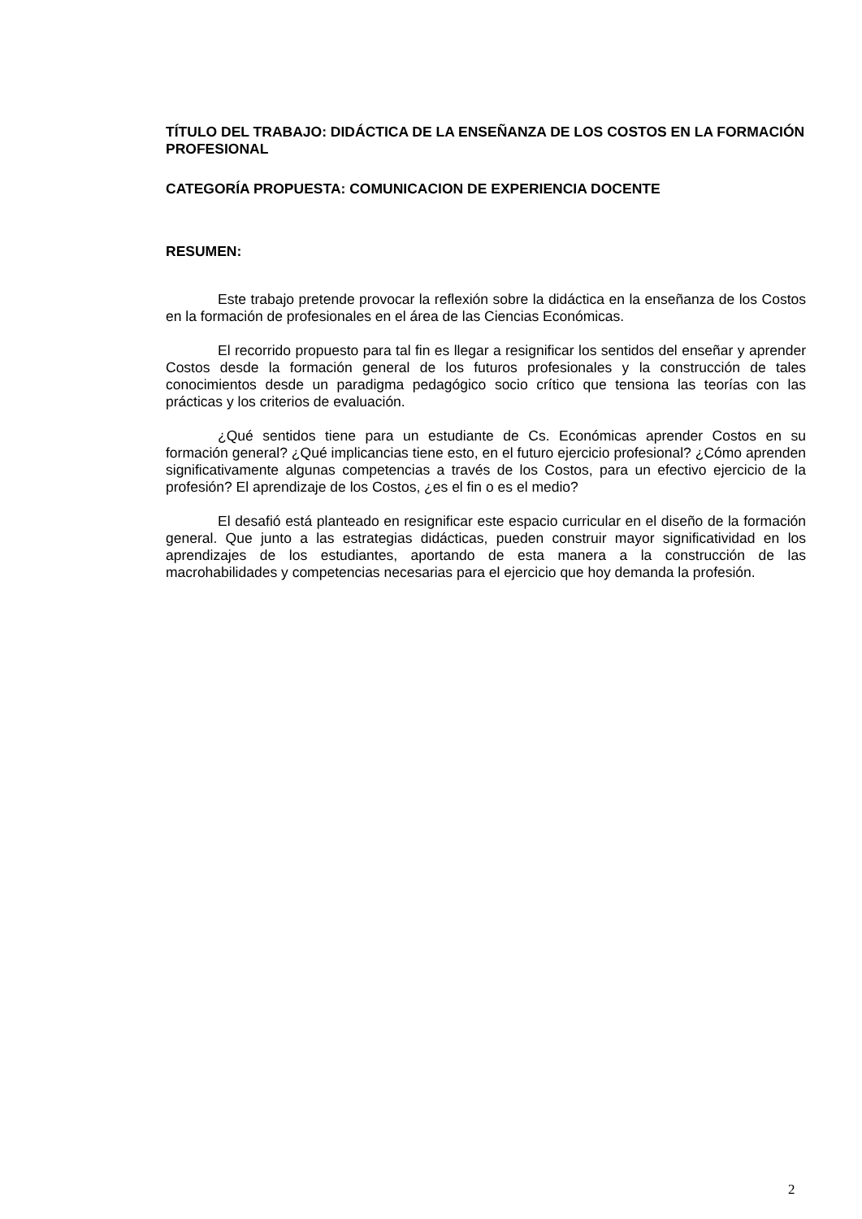TÍTULO DEL TRABAJO: DIDÁCTICA DE LA ENSEÑANZA DE LOS COSTOS EN LA FORMACIÓN PROFESIONAL
CATEGORÍA PROPUESTA: COMUNICACION DE EXPERIENCIA DOCENTE
RESUMEN:
Este trabajo pretende provocar la reflexión sobre la didáctica en la enseñanza de los Costos en la formación de profesionales en el área de las Ciencias Económicas.
El recorrido propuesto para tal fin es llegar a resignificar los sentidos del enseñar y aprender Costos desde la formación general de los futuros profesionales y la construcción de tales conocimientos desde un paradigma pedagógico socio crítico que tensiona las teorías con las prácticas y los criterios de evaluación.
¿Qué sentidos tiene para un estudiante de Cs. Económicas aprender Costos en su formación general? ¿Qué implicancias tiene esto, en el futuro ejercicio profesional? ¿Cómo aprenden significativamente algunas competencias a través de los Costos, para un efectivo ejercicio de la profesión? El aprendizaje de los Costos, ¿es el fin o es el medio?
El desafió está planteado en resignificar este espacio curricular en el diseño de la formación general. Que junto a las estrategias didácticas, pueden construir mayor significatividad en los aprendizajes de los estudiantes, aportando de esta manera a la construcción de las macrohabilidades y competencias necesarias para el ejercicio que hoy demanda la profesión.
2